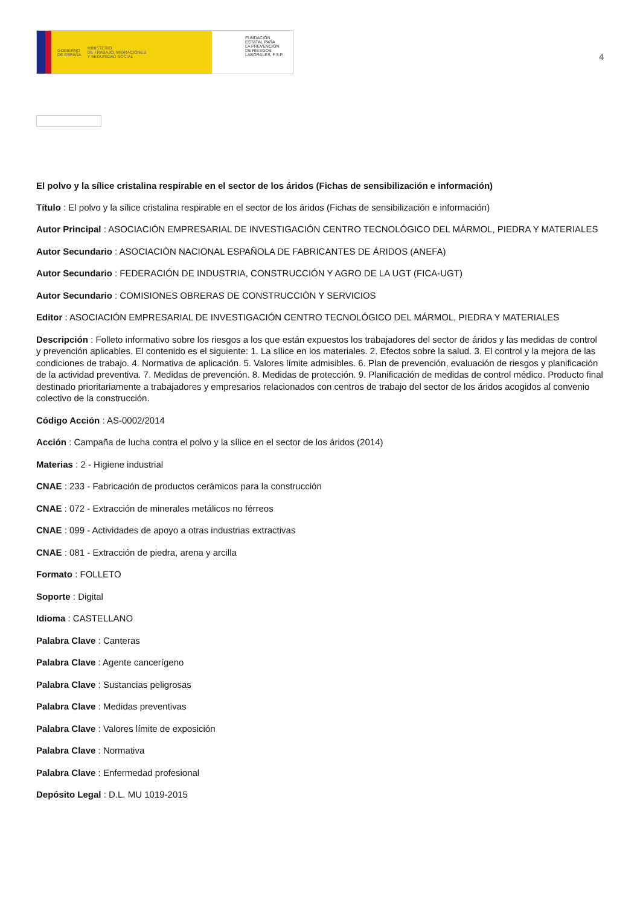GOBIERNO
DE ESPAÑA MINISTERIO
DE TRABAJO, MIGRACIONES
Y SEGURIDAD SOCIAL
FUNDACIÓN
ESTATAL PARA
LA PREVENCIÓN
DE RIESGOS
LABORALES, F.S.P.
4
El polvo y la sílice cristalina respirable en el sector de los áridos (Fichas de sensibilización e información)
Título : El polvo y la sílice cristalina respirable en el sector de los áridos (Fichas de sensibilización e información)
Autor Principal : ASOCIACIÓN EMPRESARIAL DE INVESTIGACIÓN CENTRO TECNOLÓGICO DEL MÁRMOL, PIEDRA Y MATERIALES
Autor Secundario : ASOCIACIÓN NACIONAL ESPAÑOLA DE FABRICANTES DE ÁRIDOS (ANEFA)
Autor Secundario : FEDERACIÓN DE INDUSTRIA, CONSTRUCCIÓN Y AGRO DE LA UGT (FICA-UGT)
Autor Secundario : COMISIONES OBRERAS DE CONSTRUCCIÓN Y SERVICIOS
Editor : ASOCIACIÓN EMPRESARIAL DE INVESTIGACIÓN CENTRO TECNOLÓGICO DEL MÁRMOL, PIEDRA Y MATERIALES
Descripción : Folleto informativo sobre los riesgos a los que están expuestos los trabajadores del sector de áridos y las medidas de control y prevención aplicables. El contenido es el siguiente: 1. La sílice en los materiales. 2. Efectos sobre la salud. 3. El control y la mejora de las condiciones de trabajo. 4. Normativa de aplicación. 5. Valores límite admisibles. 6. Plan de prevención, evaluación de riesgos y planificación de la actividad preventiva. 7. Medidas de prevención. 8. Medidas de protección. 9. Planificación de medidas de control médico. Producto final destinado prioritariamente a trabajadores y empresarios relacionados con centros de trabajo del sector de los áridos acogidos al convenio colectivo de la construcción.
Código Acción : AS-0002/2014
Acción : Campaña de lucha contra el polvo y la sílice en el sector de los áridos (2014)
Materias : 2 - Higiene industrial
CNAE : 233 - Fabricación de productos cerámicos para la construcción
CNAE : 072 - Extracción de minerales metálicos no férreos
CNAE : 099 - Actividades de apoyo a otras industrias extractivas
CNAE : 081 - Extracción de piedra, arena y arcilla
Formato : FOLLETO
Soporte : Digital
Idioma : CASTELLANO
Palabra Clave : Canteras
Palabra Clave : Agente cancerígeno
Palabra Clave : Sustancias peligrosas
Palabra Clave : Medidas preventivas
Palabra Clave : Valores límite de exposición
Palabra Clave : Normativa
Palabra Clave : Enfermedad profesional
Depósito Legal : D.L. MU 1019-2015